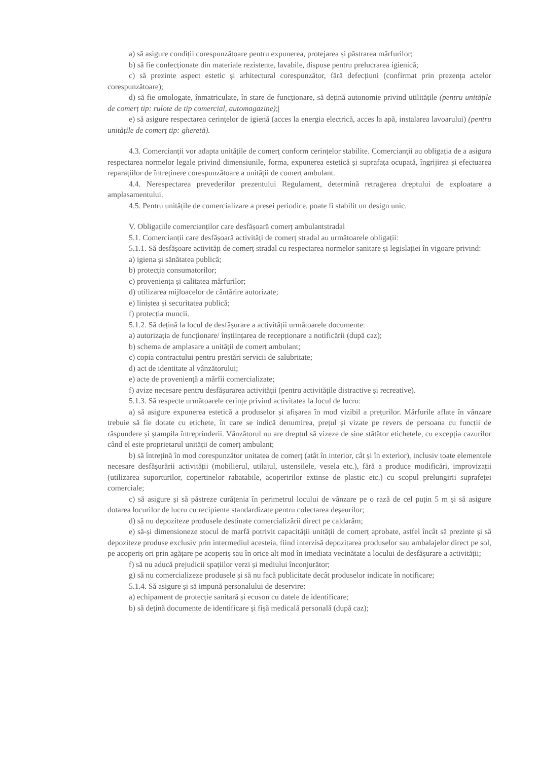a) să asigure condiții corespunzătoare pentru expunerea, protejarea și păstrarea mărfurilor;
b) să fie confecționate din materiale rezistente, lavabile, dispuse pentru prelucrarea igienică;
c) să prezinte aspect estetic și arhitectural corespunzător, fără defecțiuni (confirmat prin prezența actelor corespunzătoare);
d) să fie omologate, înmatriculate, în stare de funcționare, să dețină autonomie privind utilitățile (pentru unitățile de comerț tip: rulote de tip comercial, automagazine);|
e) să asigure respectarea cerințelor de igienă (acces la energia electrică, acces la apă, instalarea lavoarului) (pentru unitățile de comerț tip: gheretă).
4.3. Comercianții vor adapta unitățile de comerț conform cerințelor stabilite. Comercianții au obligația de a asigura respectarea normelor legale privind dimensiunile, forma, expunerea estetică și suprafața ocupată, îngrijirea și efectuarea reparațiilor de întreținere corespunzătoare a unității de comerț ambulant.
4.4. Nerespectarea prevederilor prezentului Regulament, determină retragerea dreptului de exploatare a amplasamentului.
4.5. Pentru unitățile de comercializare a presei periodice, poate fi stabilit un design unic.
V. Obligațiile comercianților care desfășoară comerț ambulantstradal
5.1. Comercianții care desfășoară activități de comerț stradal au următoarele obligații:
5.1.1. Să desfășoare activități de comerț stradal cu respectarea normelor sanitare și legislației în vigoare privind:
a) igiena și sănătatea publică;
b) protecția consumatorilor;
c) proveniența și calitatea mărfurilor;
d) utilizarea mijloacelor de cântărire autorizate;
e) liniștea și securitatea publică;
f) protecția muncii.
5.1.2. Să dețină la locul de desfășurare a activității următoarele documente:
a) autorizația de funcționare/ înștiințarea de recepționare a notificării (după caz);
b) schema de amplasare a unității de comerț ambulant;
c) copia contractului pentru prestări servicii de salubritate;
d) act de identitate al vânzătorului;
e) acte de proveniență a mărfii comercializate;
f) avize necesare pentru desfășurarea activității (pentru activitățile distractive și recreative).
5.1.3. Să respecte următoarele cerințe privind activitatea la locul de lucru:
a) să asigure expunerea estetică a produselor și afișarea în mod vizibil a prețurilor. Mărfurile aflate în vânzare trebuie să fie dotate cu etichete, în care se indică denumirea, prețul și vizate pe revers de persoana cu funcții de răspundere și ștampila întreprinderii. Vânzătorul nu are dreptul să vizeze de sine stătător etichetele, cu excepția cazurilor când el este proprietarul unității de comerț ambulant;
b) să întrețină în mod corespunzător unitatea de comerț (atât în interior, cât și în exterior), inclusiv toate elementele necesare desfășurării activității (mobilierul, utilajul, ustensilele, vesela etc.), fără a produce modificări, improvizații (utilizarea suporturilor, copertinelor rabatabile, acoperirilor extinse de plastic etc.) cu scopul prelungirii suprafeței comerciale;
c) să asigure și să păstreze curățenia în perimetrul locului de vânzare pe o rază de cel puțin 5 m și să asigure dotarea locurilor de lucru cu recipiente standardizate pentru colectarea deșeurilor;
d) să nu depoziteze produsele destinate comercializării direct pe caldarâm;
e) să-și dimensioneze stocul de marfă potrivit capacității unității de comerț aprobate, astfel încât să prezinte și să depoziteze produse exclusiv prin intermediul acesteia, fiind interzisă depozitarea produselor sau ambalajelor direct pe sol, pe acoperiș ori prin agățare pe acoperiș sau în orice alt mod în imediata vecinătate a locului de desfășurare a activității;
f) să nu aducă prejudicii spațiilor verzi și mediului înconjurător;
g) să nu comercializeze produsele și să nu facă publicitate decât produselor indicate în notificare;
5.1.4. Să asigure și să impună personalului de deservire:
a) echipament de protecție sanitară și ecuson cu datele de identificare;
b) să dețină documente de identificare și fișă medicală personală (după caz);